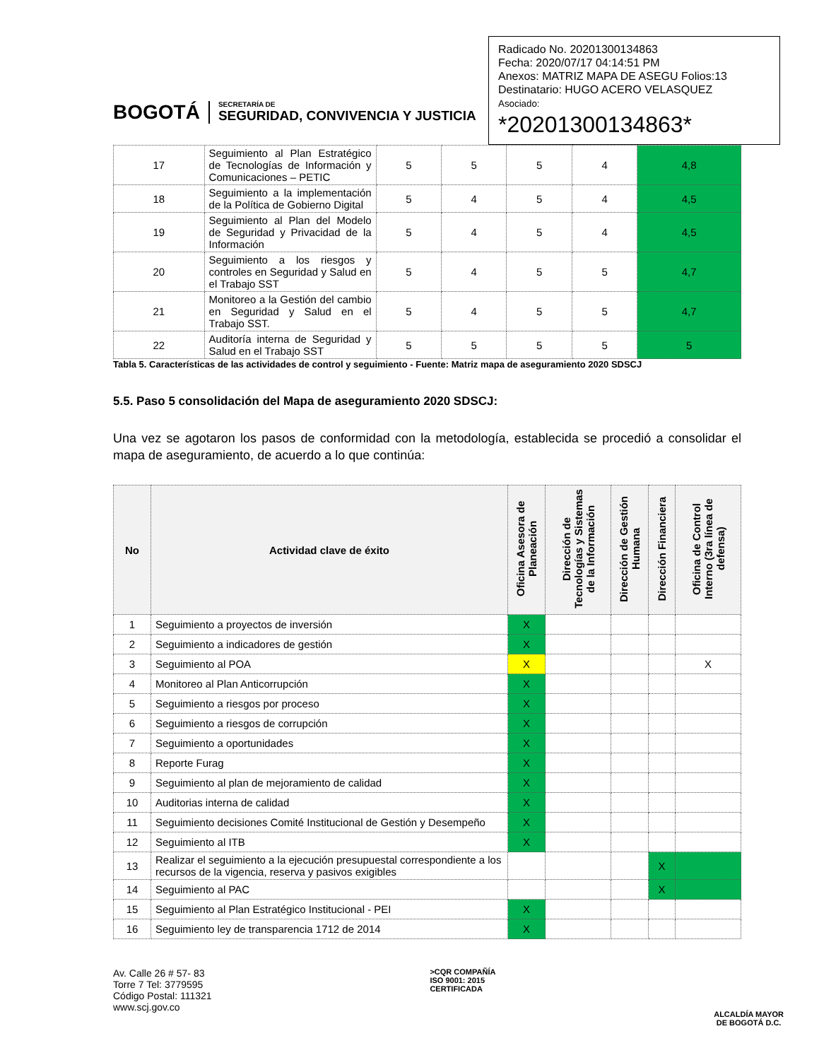BOGOTÁ
SECRETARÍA DE
SEGURIDAD, CONVIVENCIA Y JUSTICIA
Radicado No. 20201300134863
Fecha: 2020/07/17 04:14:51 PM
Anexos: MATRIZ MAPA DE ASEGU Folios:13
Destinatario: HUGO ACERO VELASQUEZ
Asociado:
*20201300134863*
| 17 | Seguimiento al Plan Estratégico de Tecnologías de Información y Comunicaciones – PETIC | 5 | 5 | 5 | 4 | 4,8 |
| 18 | Seguimiento a la implementación de la Política de Gobierno Digital | 5 | 4 | 5 | 4 | 4,5 |
| 19 | Seguimiento al Plan del Modelo de Seguridad y Privacidad de la Información | 5 | 4 | 5 | 4 | 4,5 |
| 20 | Seguimiento a los riesgos y controles en Seguridad y Salud en el Trabajo SST | 5 | 4 | 5 | 5 | 4,7 |
| 21 | Monitoreo a la Gestión del cambio en Seguridad y Salud en el Trabajo SST. | 5 | 4 | 5 | 5 | 4,7 |
| 22 | Auditoría interna de Seguridad y Salud en el Trabajo SST | 5 | 5 | 5 | 5 | 5 |
Tabla 5. Características de las actividades de control y seguimiento - Fuente: Matriz mapa de aseguramiento 2020 SDSCJ
5.5. Paso 5 consolidación del Mapa de aseguramiento 2020 SDSCJ:
Una vez se agotaron los pasos de conformidad con la metodología, establecida se procedió a consolidar el mapa de aseguramiento, de acuerdo a lo que continúa:
| No | Actividad clave de éxito | Oficina Asesora de Planeación | Dirección de Tecnologías y Sistemas de la Información | Dirección de Gestión Humana | Dirección Financiera | Oficina de Control Interno (3ra línea de defensa) |
| --- | --- | --- | --- | --- | --- | --- |
| 1 | Seguimiento a proyectos de inversión | X | | | | |
| 2 | Seguimiento a indicadores de gestión | X | | | | |
| 3 | Seguimiento al POA | X | | | | X |
| 4 | Monitoreo al Plan Anticorrupción | X | | | | |
| 5 | Seguimiento a riesgos por proceso | X | | | | |
| 6 | Seguimiento a riesgos de corrupción | X | | | | |
| 7 | Seguimiento a oportunidades | X | | | | |
| 8 | Reporte Furag | X | | | | |
| 9 | Seguimiento al plan de mejoramiento de calidad | X | | | | |
| 10 | Auditorias interna de calidad | X | | | | |
| 11 | Seguimiento decisiones Comité Institucional de Gestión y Desempeño | X | | | | |
| 12 | Seguimiento al ITB | X | | | | |
| 13 | Realizar el seguimiento a la ejecución presupuestal correspondiente a los recursos de la vigencia, reserva y pasivos exigibles | | | | X | |
| 14 | Seguimiento al PAC | | | | X | |
| 15 | Seguimiento al Plan Estratégico Institucional - PEI | X | | | | |
| 16 | Seguimiento ley de transparencia 1712 de 2014 | X | | | | |
Av. Calle 26 # 57- 83
Torre 7 Tel: 3779595
Código Postal: 111321
www.scj.gov.co
>CQR COMPAÑÍA
ISO 9001: 2015
CERTIFICADA
ALCALDÍA MAYOR
DE BOGOTÁ D.C.